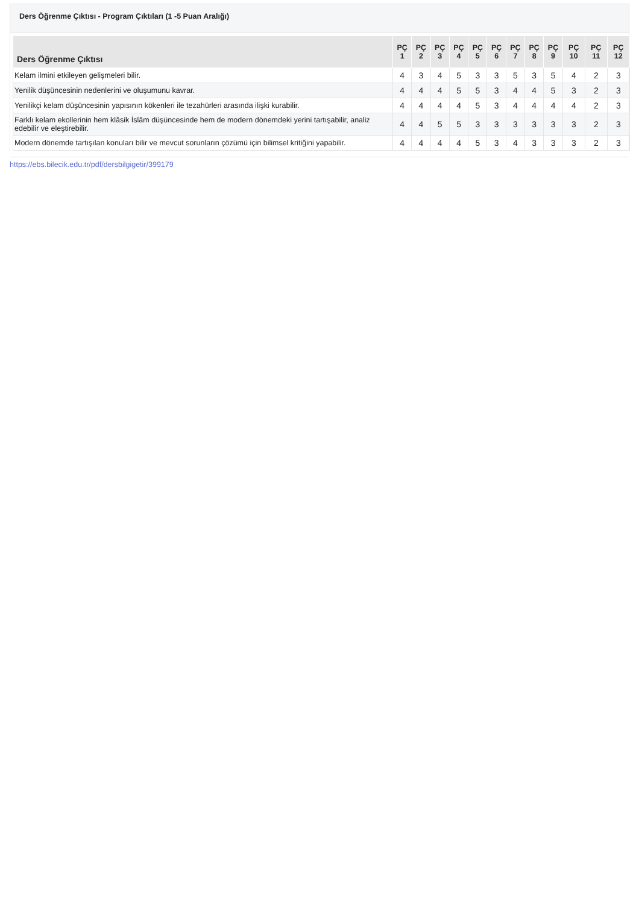Ders Öğrenme Çıktısı - Program Çıktıları (1 -5 Puan Aralığı)
| Ders Öğrenme Çıktısı | PÇ 1 | PÇ 2 | PÇ 3 | PÇ 4 | PÇ 5 | PÇ 6 | PÇ 7 | PÇ 8 | PÇ 9 | PÇ 10 | PÇ 11 | PÇ 12 |
| --- | --- | --- | --- | --- | --- | --- | --- | --- | --- | --- | --- | --- |
| Kelam ilmini etkileyen gelişmeleri bilir. | 4 | 3 | 4 | 5 | 3 | 3 | 5 | 3 | 5 | 4 | 2 | 3 |
| Yenilik düşüncesinin nedenlerini ve oluşumunu kavrar. | 4 | 4 | 4 | 5 | 5 | 3 | 4 | 4 | 5 | 3 | 2 | 3 |
| Yenilikçi kelam düşüncesinin yapısının kökenleri ile tezahürleri arasında ilişki kurabilir. | 4 | 4 | 4 | 4 | 5 | 3 | 4 | 4 | 4 | 4 | 2 | 3 |
| Farklı kelam ekollerinin hem klâsik İslâm düşüncesinde hem de modern dönemdeki yerini tartışabilir, analiz edebilir ve eleştirebilir. | 4 | 4 | 5 | 5 | 3 | 3 | 3 | 3 | 3 | 3 | 2 | 3 |
| Modern dönemde tartışılan konuları bilir ve mevcut sorunların çözümü için bilimsel kritiğini yapabilir. | 4 | 4 | 4 | 4 | 5 | 3 | 4 | 3 | 3 | 3 | 2 | 3 |
https://ebs.bilecik.edu.tr/pdf/dersbilgigetir/399179